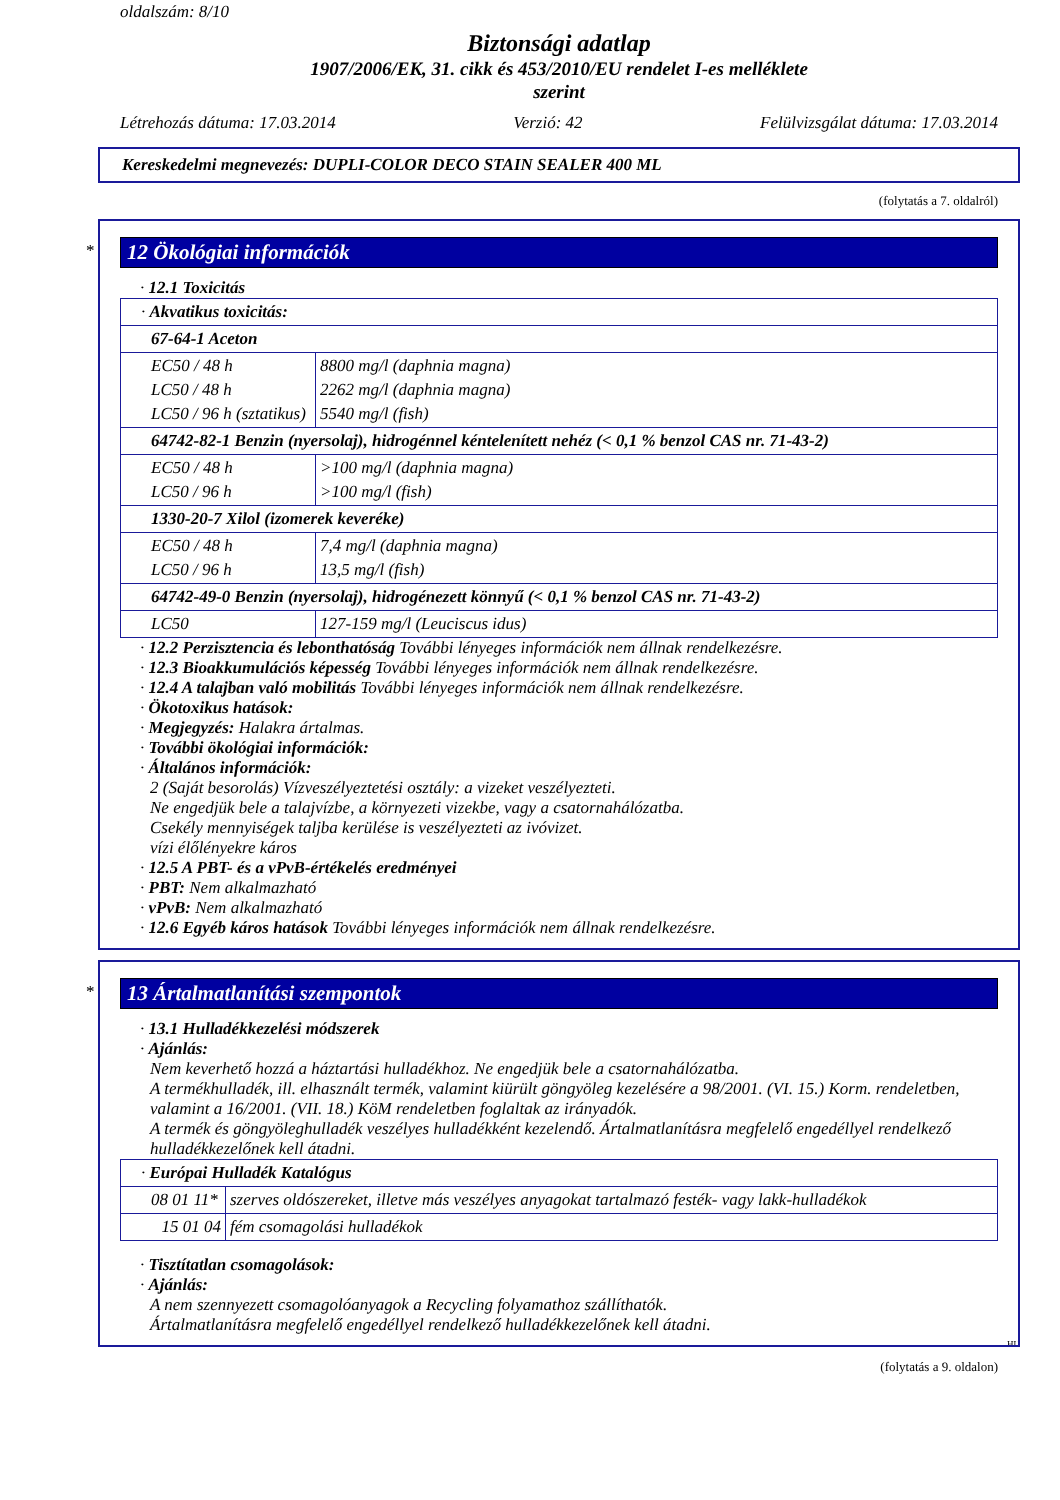oldalszám: 8/10
Biztonsági adatlap
1907/2006/EK, 31. cikk és 453/2010/EU rendelet I-es melléklete
szerint
Létrehozás dátuma: 17.03.2014 Verzió: 42 Felülvizsgálat dátuma: 17.03.2014
Kereskedelmi megnevezés: DUPLI-COLOR DECO STAIN SEALER 400 ML
(folytatás a 7. oldalról)
*
12 Ökológiai információk
· 12.1 Toxicitás
| · Akvatikus toxicitás: | |
| 67-64-1 Aceton | |
| EC50 / 48 h LC50 / 48 h LC50 / 96 h (sztatikus) | 8800 mg/l (daphnia magna) 2262 mg/l (daphnia magna) 5540 mg/l (fish) |
| 64742-82-1 Benzin (nyersolaj), hidrogénnel kéntelenített nehéz (< 0,1 % benzol CAS nr. 71-43-2) | |
| EC50 / 48 h LC50 / 96 h | >100 mg/l (daphnia magna) >100 mg/l (fish) |
| 1330-20-7 Xilol (izomerek keveréke) | |
| EC50 / 48 h LC50 / 96 h | 7,4 mg/l (daphnia magna) 13,5 mg/l (fish) |
| 64742-49-0 Benzin (nyersolaj), hidrogénezett könnyű (< 0,1 % benzol CAS nr. 71-43-2) | |
| LC50 | 127-159 mg/l (Leuciscus idus) |
· 12.2 Perzisztencia és lebonthatóság További lényeges információk nem állnak rendelkezésre.
· 12.3 Bioakkumulációs képesség További lényeges információk nem állnak rendelkezésre.
· 12.4 A talajban való mobilitás További lényeges információk nem állnak rendelkezésre.
· Ökotoxikus hatások:
· Megjegyzés: Halakra ártalmas.
· További ökológiai információk:
· Általános információk:
2 (Saját besorolás) Vízveszélyeztetési osztály: a vizeket veszélyezteti.
Ne engedjük bele a talajvízbe, a környezeti vizekbe, vagy a csatornahálózatba.
Csekély mennyiségek taljba kerülése is veszélyezteti az ivóvizet.
vízi élőlényekre káros
· 12.5 A PBT- és a vPvB-értékelés eredményei
· PBT: Nem alkalmazható
· vPvB: Nem alkalmazható
· 12.6 Egyéb káros hatások További lényeges információk nem állnak rendelkezésre.
*
13 Ártalmatlanítási szempontok
· 13.1 Hulladékkezelési módszerek
· Ajánlás:
Nem keverhető hozzá a háztartási hulladékhoz. Ne engedjük bele a csatornahálózatba.
A termékhulladék, ill. elhasznált termék, valamint kiürült göngyöleg kezelésére a 98/2001. (VI. 15.) Korm. rendeletben, valamint a 16/2001. (VII. 18.) KöM rendeletben foglaltak az irányadók.
A termék és göngyöleghulladék veszélyes hulladékként kezelendő. Ártalmatlanításra megfelelő engedéllyel rendelkező hulladékkezelőnek kell átadni.
| · Európai Hulladék Katalógus | |
| 08 01 11* | szerves oldószereket, illetve más veszélyes anyagokat tartalmazó festék- vagy lakk-hulladékok |
| 15 01 04 | fém csomagolási hulladékok |
· Tisztítatlan csomagolások:
· Ajánlás:
A nem szennyezett csomagolóanyagok a Recycling folyamathoz szállíthatók.
Ártalmatlanításra megfelelő engedéllyel rendelkező hulladékkezelőnek kell átadni.
HU
(folytatás a 9. oldalon)